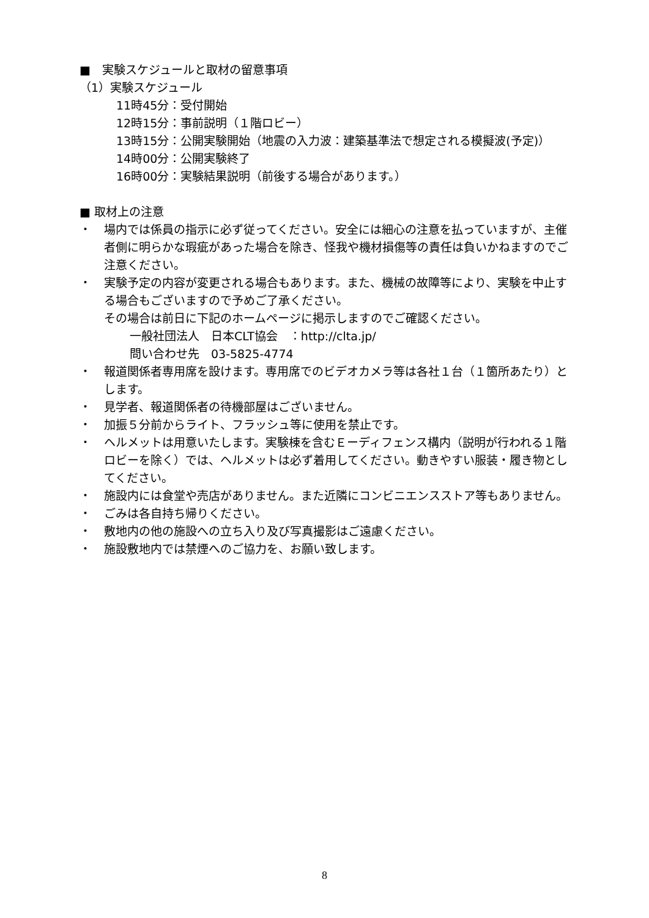■　実験スケジュールと取材の留意事項
（1）実験スケジュール
11時45分：受付開始
12時15分：事前説明（１階ロビー）
13時15分：公開実験開始（地震の入力波：建築基準法で想定される模擬波(予定)）
14時00分：公開実験終了
16時00分：実験結果説明（前後する場合があります。）
■ 取材上の注意
・ 場内では係員の指示に必ず従ってください。安全には細心の注意を払っていますが、主催者側に明らかな瑕疵があった場合を除き、怪我や機材損傷等の責任は負いかねますのでご注意ください。
・ 実験予定の内容が変更される場合もあります。また、機械の故障等により、実験を中止する場合もございますので予めご了承ください。
その場合は前日に下記のホームページに掲示しますのでご確認ください。
一般社団法人　日本CLT協会　：http://clta.jp/
問い合わせ先　03-5825-4774
・ 報道関係者専用席を設けます。専用席でのビデオカメラ等は各社１台（１箇所あたり）とします。
・ 見学者、報道関係者の待機部屋はございません。
・ 加振５分前からライト、フラッシュ等に使用を禁止です。
・ ヘルメットは用意いたします。実験棟を含むＥーディフェンス構内（説明が行われる１階ロビーを除く）では、ヘルメットは必ず着用してください。動きやすい服装・履き物としてください。
・ 施設内には食堂や売店がありません。また近隣にコンビニエンスストア等もありません。
・ ごみは各自持ち帰りください。
・ 敷地内の他の施設への立ち入り及び写真撮影はご遠慮ください。
・ 施設敷地内では禁煙へのご協力を、お願い致します。
8